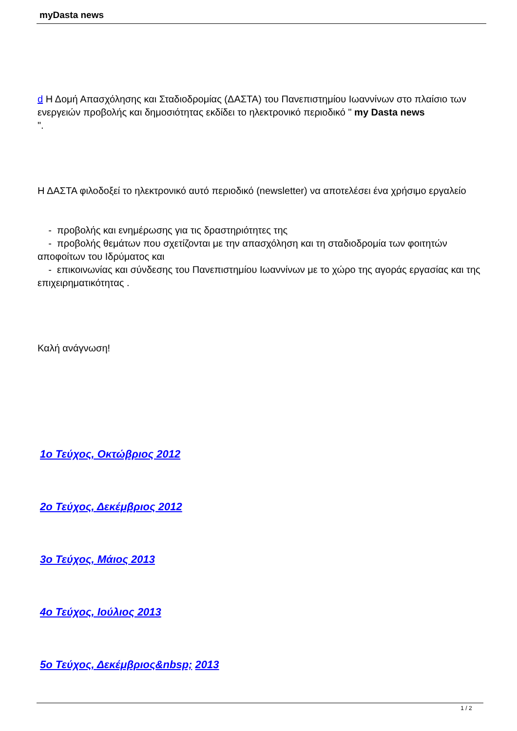myDasta news
d Η Δομή Απασχόλησης και Σταδιοδρομίας (ΔΑΣΤΑ) του Πανεπιστημίου Ιωαννίνων στο πλαίσιο των ενεργειών προβολής και δημοσιότητας εκδίδει το ηλεκτρονικό περιοδικό " my Dasta news
".
Η ΔΑΣΤΑ φιλοδοξεί το ηλεκτρονικό αυτό περιοδικό (newsletter) να αποτελέσει ένα χρήσιμο εργαλείο
- προβολής και ενημέρωσης για τις δραστηριότητες της
- προβολής θεμάτων που σχετίζονται με την απασχόληση και τη σταδιοδρομία των φοιτητών αποφοίτων του Ιδρύματος και
- επικοινωνίας και σύνδεσης του Πανεπιστημίου Ιωαννίνων με το χώρο της αγοράς εργασίας και της επιχειρηματικότητας .
Καλή ανάγνωση!
1ο Τεύχος, Οκτώβριος 2012
2ο Τεύχος, Δεκέμβριος 2012
3ο Τεύχος, Μάιος 2013
4ο Τεύχος, Ιούλιος 2013
5ο Τεύχος, Δεκέμβριος&nbsp; 2013
1 / 2